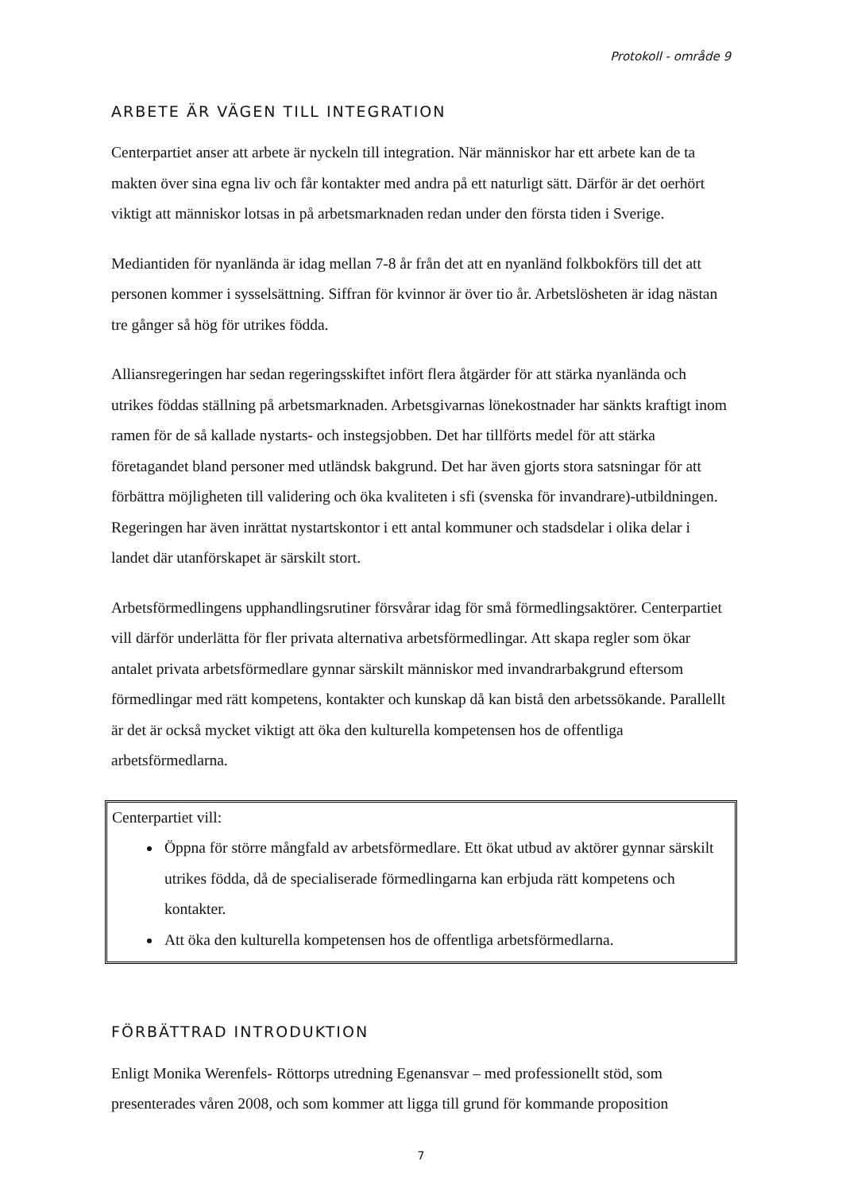Protokoll - område 9
ARBETE ÄR VÄGEN TILL INTEGRATION
Centerpartiet anser att arbete är nyckeln till integration. När människor har ett arbete kan de ta makten över sina egna liv och får kontakter med andra på ett naturligt sätt. Därför är det oerhört viktigt att människor lotsas in på arbetsmarknaden redan under den första tiden i Sverige.
Mediantiden för nyanlända är idag mellan 7-8 år från det att en nyanländ folkbokförs till det att personen kommer i sysselsättning. Siffran för kvinnor är över tio år. Arbetslösheten är idag nästan tre gånger så hög för utrikes födda.
Alliansregeringen har sedan regeringsskiftet infört flera åtgärder för att stärka nyanlända och utrikes föddas ställning på arbetsmarknaden. Arbetsgivarnas lönekostnader har sänkts kraftigt inom ramen för de så kallade nystarts- och instegsjobben. Det har tillförts medel för att stärka företagandet bland personer med utländsk bakgrund. Det har även gjorts stora satsningar för att förbättra möjligheten till validering och öka kvaliteten i sfi (svenska för invandrare)-utbildningen. Regeringen har även inrättat nystartskontor i ett antal kommuner och stadsdelar i olika delar i landet där utanförskapet är särskilt stort.
Arbetsförmedlingens upphandlingsrutiner försvårar idag för små förmedlingsaktörer. Centerpartiet vill därför underlätta för fler privata alternativa arbetsförmedlingar. Att skapa regler som ökar antalet privata arbetsförmedlare gynnar särskilt människor med invandrarbakgrund eftersom förmedlingar med rätt kompetens, kontakter och kunskap då kan bistå den arbetssökande. Parallellt är det är också mycket viktigt att öka den kulturella kompetensen hos de offentliga arbetsförmedlarna.
Centerpartiet vill:
Öppna för större mångfald av arbetsförmedlare. Ett ökat utbud av aktörer gynnar särskilt utrikes födda, då de specialiserade förmedlingarna kan erbjuda rätt kompetens och kontakter.
Att öka den kulturella kompetensen hos de offentliga arbetsförmedlarna.
FÖRBÄTTRAD INTRODUKTION
Enligt Monika Werenfels- Röttorps utredning Egenansvar – med professionellt stöd, som presenterades våren 2008, och som kommer att ligga till grund för kommande proposition
7